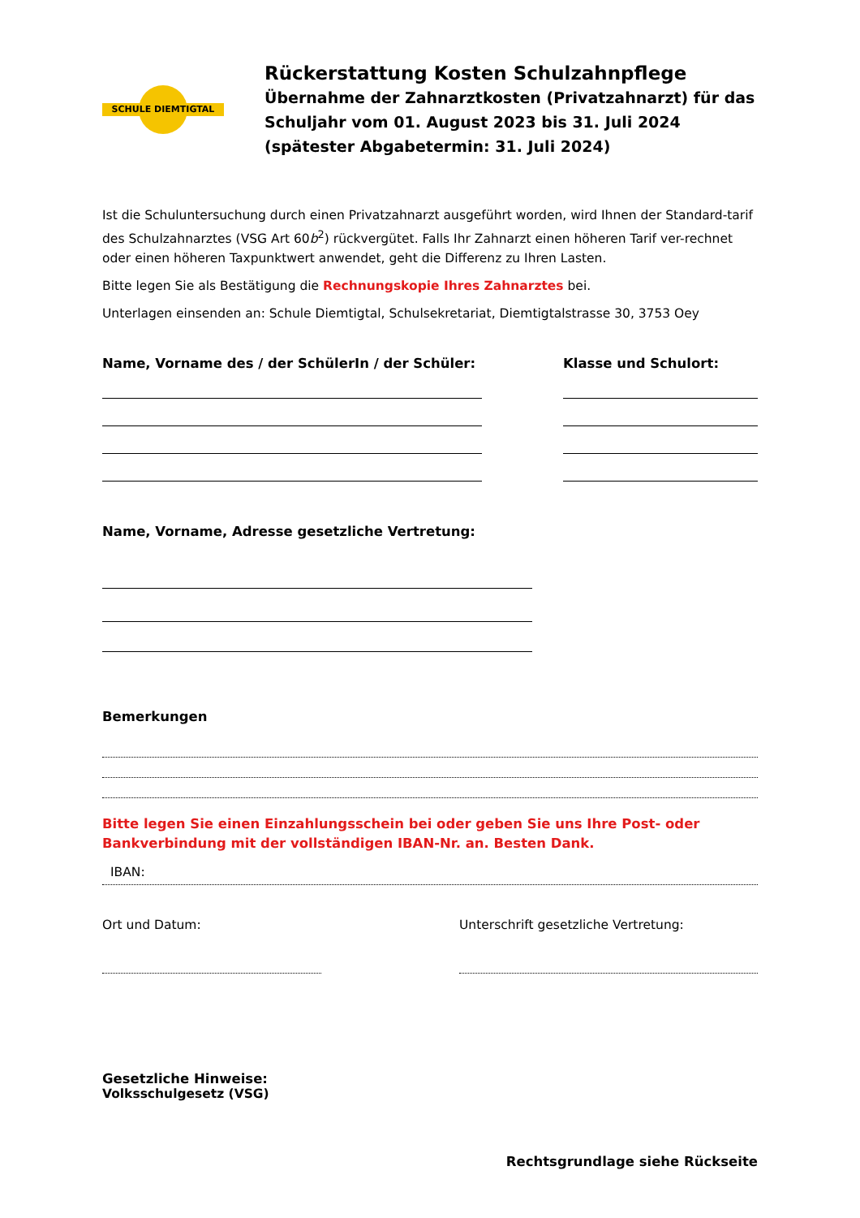SCHULE DIEMTIGTAL
Rückerstattung Kosten Schulzahnpflege
Übernahme der Zahnarztkosten (Privatzahnarzt) für das
Schuljahr vom 01. August 2023 bis 31. Juli 2024
(spätester Abgabetermin: 31. Juli 2024)
Ist die Schuluntersuchung durch einen Privatzahnarzt ausgeführt worden, wird Ihnen der Standard-tarif des Schulzahnarztes (VSG Art 60b<sup>2</sup>) rückvergütet. Falls Ihr Zahnarzt einen höheren Tarif ver-rechnet oder einen höheren Taxpunktwert anwendet, geht die Differenz zu Ihren Lasten.
Bitte legen Sie als Bestätigung die Rechnungskopie Ihres Zahnarztes bei.
Unterlagen einsenden an: Schule Diemtigtal, Schulsekretariat, Diemtigtalstrasse 30, 3753 Oey
Name, Vorname des / der SchülerIn / der Schüler: Klasse und Schulort:
Name, Vorname, Adresse gesetzliche Vertretung:
Bemerkungen
Bitte legen Sie einen Einzahlungsschein bei oder geben Sie uns Ihre Post- oder Bankverbindung mit der vollständigen IBAN-Nr. an. Besten Dank.
IBAN:
Ort und Datum: Unterschrift gesetzliche Vertretung:
Gesetzliche Hinweise:
Volksschulgesetz (VSG)
Rechtsgrundlage siehe Rückseite